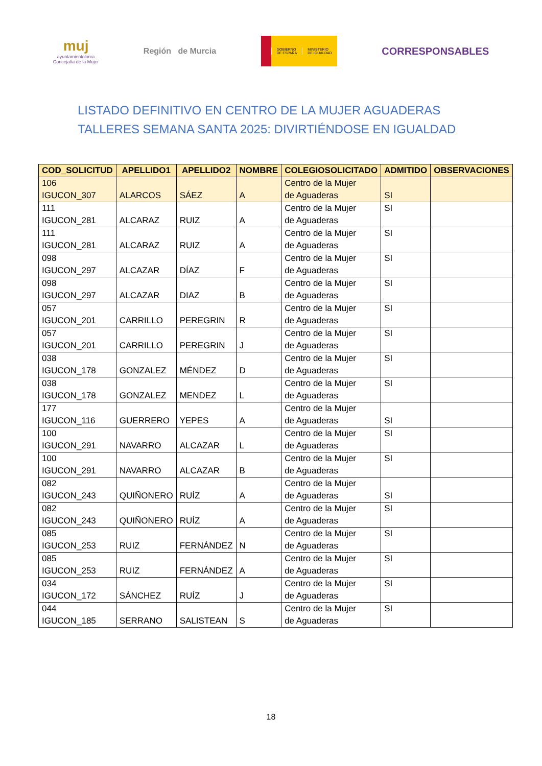muj
ayuntamientolorca
Concejalía de la Mujer
Región de Murcia
GOBIERNO
DE ESPAÑA
MINISTERIO
DE IGUALDAD
CORRESPONSABLES
LISTADO DEFINITIVO EN CENTRO DE LA MUJER AGUADERAS
TALLERES SEMANA SANTA 2025: DIVIRTIÉNDOSE EN IGUALDAD
| COD_SOLICITUD | APELLIDO1 | APELLIDO2 | NOMBRE | COLEGIOSOLICITADO | ADMITIDO | OBSERVACIONES |
| --- | --- | --- | --- | --- | --- | --- |
| 106 IGUCON_307 | ALARCOS | SÁEZ | A | Centro de la Mujer de Aguaderas | SI | |
| 111 IGUCON_281 | ALCARAZ | RUIZ | A | Centro de la Mujer de Aguaderas | SI | |
| 111 IGUCON_281 | ALCARAZ | RUIZ | A | Centro de la Mujer de Aguaderas | SI | |
| 098 IGUCON_297 | ALCAZAR | DÍAZ | F | Centro de la Mujer de Aguaderas | SI | |
| 098 IGUCON_297 | ALCAZAR | DIAZ | B | Centro de la Mujer de Aguaderas | SI | |
| 057 IGUCON_201 | CARRILLO | PEREGRIN | R | Centro de la Mujer de Aguaderas | SI | |
| 057 IGUCON_201 | CARRILLO | PEREGRIN | J | Centro de la Mujer de Aguaderas | SI | |
| 038 IGUCON_178 | GONZALEZ | MÉNDEZ | D | Centro de la Mujer de Aguaderas | SI | |
| 038 IGUCON_178 | GONZALEZ | MENDEZ | L | Centro de la Mujer de Aguaderas | SI | |
| 177 IGUCON_116 | GUERRERO | YEPES | A | Centro de la Mujer de Aguaderas | SI | |
| 100 IGUCON_291 | NAVARRO | ALCAZAR | L | Centro de la Mujer de Aguaderas | SI | |
| 100 IGUCON_291 | NAVARRO | ALCAZAR | B | Centro de la Mujer de Aguaderas | SI | |
| 082 IGUCON_243 | QUIÑONERO | RUÍZ | A | Centro de la Mujer de Aguaderas | SI | |
| 082 IGUCON_243 | QUIÑONERO | RUÍZ | A | Centro de la Mujer de Aguaderas | SI | |
| 085 IGUCON_253 | RUIZ | FERNÁNDEZ | N | Centro de la Mujer de Aguaderas | SI | |
| 085 IGUCON_253 | RUIZ | FERNÁNDEZ | A | Centro de la Mujer de Aguaderas | SI | |
| 034 IGUCON_172 | SÁNCHEZ | RUÍZ | J | Centro de la Mujer de Aguaderas | SI | |
| 044 IGUCON_185 | SERRANO | SALISTEAN | S | Centro de la Mujer de Aguaderas | SI | |
18